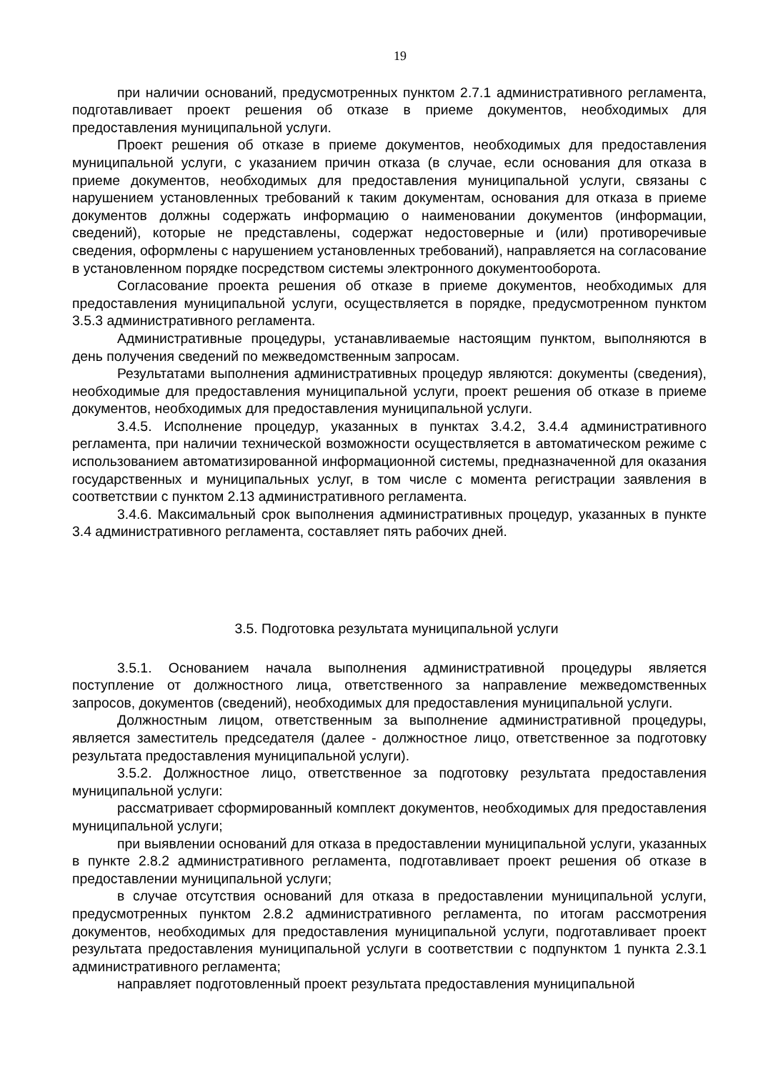19
при наличии оснований, предусмотренных пунктом 2.7.1 административного регламента, подготавливает проект решения об отказе в приеме документов, необходимых для предоставления муниципальной услуги.
Проект решения об отказе в приеме документов, необходимых для предоставления муниципальной услуги, с указанием причин отказа (в случае, если основания для отказа в приеме документов, необходимых для предоставления муниципальной услуги, связаны с нарушением установленных требований к таким документам, основания для отказа в приеме документов должны содержать информацию о наименовании документов (информации, сведений), которые не представлены, содержат недостоверные и (или) противоречивые сведения, оформлены с нарушением установленных требований), направляется на согласование в установленном порядке посредством системы электронного документооборота.
Согласование проекта решения об отказе в приеме документов, необходимых для предоставления муниципальной услуги, осуществляется в порядке, предусмотренном пунктом 3.5.3 административного регламента.
Административные процедуры, устанавливаемые настоящим пунктом, выполняются в день получения сведений по межведомственным запросам.
Результатами выполнения административных процедур являются: документы (сведения), необходимые для предоставления муниципальной услуги, проект решения об отказе в приеме документов, необходимых для предоставления муниципальной услуги.
3.4.5. Исполнение процедур, указанных в пунктах 3.4.2, 3.4.4 административного регламента, при наличии технической возможности осуществляется в автоматическом режиме с использованием автоматизированной информационной системы, предназначенной для оказания государственных и муниципальных услуг, в том числе с момента регистрации заявления в соответствии с пунктом 2.13 административного регламента.
3.4.6. Максимальный срок выполнения административных процедур, указанных в пункте 3.4 административного регламента, составляет пять рабочих дней.
3.5. Подготовка результата муниципальной услуги
3.5.1. Основанием начала выполнения административной процедуры является поступление от должностного лица, ответственного за направление межведомственных запросов, документов (сведений), необходимых для предоставления муниципальной услуги.
Должностным лицом, ответственным за выполнение административной процедуры, является заместитель председателя (далее - должностное лицо, ответственное за подготовку результата предоставления муниципальной услуги).
3.5.2. Должностное лицо, ответственное за подготовку результата предоставления муниципальной услуги:
рассматривает сформированный комплект документов, необходимых для предоставления муниципальной услуги;
при выявлении оснований для отказа в предоставлении муниципальной услуги, указанных в пункте 2.8.2 административного регламента, подготавливает проект решения об отказе в предоставлении муниципальной услуги;
в случае отсутствия оснований для отказа в предоставлении муниципальной услуги, предусмотренных пунктом 2.8.2 административного регламента, по итогам рассмотрения документов, необходимых для предоставления муниципальной услуги, подготавливает проект результата предоставления муниципальной услуги в соответствии с подпунктом 1 пункта 2.3.1 административного регламента;
направляет подготовленный проект результата предоставления муниципальной